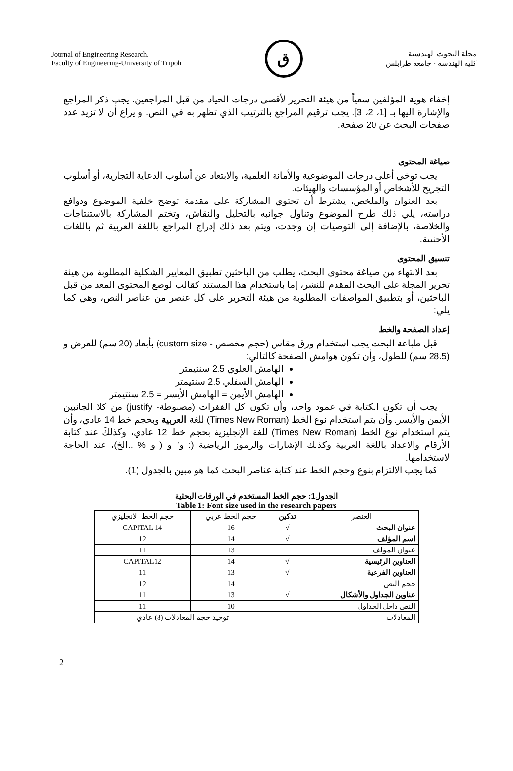Journal of Engineering Research.
Faculty of Engineering-University of Tripoli
ق
مجلة البحوث الهندسية
كلية الهندسة - جامعة طرابلس
إخفاء هوية المؤلفين سعياً من هيئة التحرير لأقصى درجات الحياد من قبل المراجعين. يجب ذكر المراجع والإشارة اليها بـ [1، 2، 3]. يجب ترقيم المراجع بالترتيب الذي تظهر به في النص. و يراع أن لا تزيد عدد صفحات البحث عن 20 صفحة.
صياغة المحتوى
يجب توخي أعلى درجات الموضوعية والأمانة العلمية، والابتعاد عن أسلوب الدعاية التجارية، أو أسلوب التجريح للأشخاص أو المؤسسات والهيئات.
بعد العنوان والملخص، يشترط أن تحتوي المشاركة على مقدمة توضح خلفية الموضوع ودوافع دراسته، يلي ذلك طرح الموضوع وتناول جوانبه بالتحليل والنقاش، وتختم المشاركة بالاستنتاجات والخلاصة، بالإضافة إلى التوصيات إن وجدت، ويتم بعد ذلك إدراج المراجع باللغة العربية ثم باللغات الأجنبية.
تنسيق المحتوى
بعد الانتهاء من صياغة محتوى البحث، يطلب من الباحثين تطبيق المعايير الشكلية المطلوبة من هيئة تحرير المجلة على البحث المقدم للنشر، إما باستخدام هذا المستند كقالب لوضع المحتوى المعد من قبل الباحثين، أو بتطبيق المواصفات المطلوبة من هيئة التحرير على كل عنصر من عناصر النص، وهي كما يلي:
إعداد الصفحة والخط
قبل طباعة البحث يجب استخدام ورق مقاس (حجم مخصص - custom size) بأبعاد (20 سم) للعرض و (28.5 سم) للطول، وأن تكون هوامش الصفحة كالتالي:
الهامش العلوي 2.5 سنتيمتر
الهامش السفلي 2.5 سنتيمتر
الهامش الأيمن = الهامش الأيسر = 2.5 سنتيمتر
يجب أن تكون الكتابة في عمود واحد، وأن تكون كل الفقرات (مضبوطة- justify) من كلا الجانبين الأيمن والأيسر. وأن يتم استخدام نوع الخط (Times New Roman) للغة العربية وبحجم خط 14 عادي، وأن يتم استخدام نوع الخط (Times New Roman) للغة الإنجليزية بحجم خط 12 عادي، وكذلكَ عند كتابة الأرقام والاعداد باللغة العربية وكذلك الإشارات والرموز الرياضية (: و؛ و ( و % ..الخ)، عند الحاجة لاستخدامها.
كما يجب الالتزام بنوع وحجم الخط عند كتابة عناصر البحث كما هو مبين بالجدول (1).
الجدول1: حجم الخط المستخدم في الورقات البحثية
Table 1: Font size used in the research papers
| العنصر | تدكين | حجم الخط عربي | حجم الخط الانجليزي |
| --- | --- | --- | --- |
| عنوان البحث | √ | 16 | CAPITAL 14 |
| اسم المؤلف | √ | 14 | 12 |
| عنوان المؤلف | | 13 | 11 |
| العناوين الرئيسية | √ | 14 | CAPITAL12 |
| العناوين الفرعية | √ | 13 | 11 |
| حجم النص | | 14 | 12 |
| عناوين الجداول والأشكال | √ | 13 | 11 |
| النص داخل الجداول | | 10 | 11 |
| المعادلات | | توحيد حجم المعادلات (8) عادي | |
2